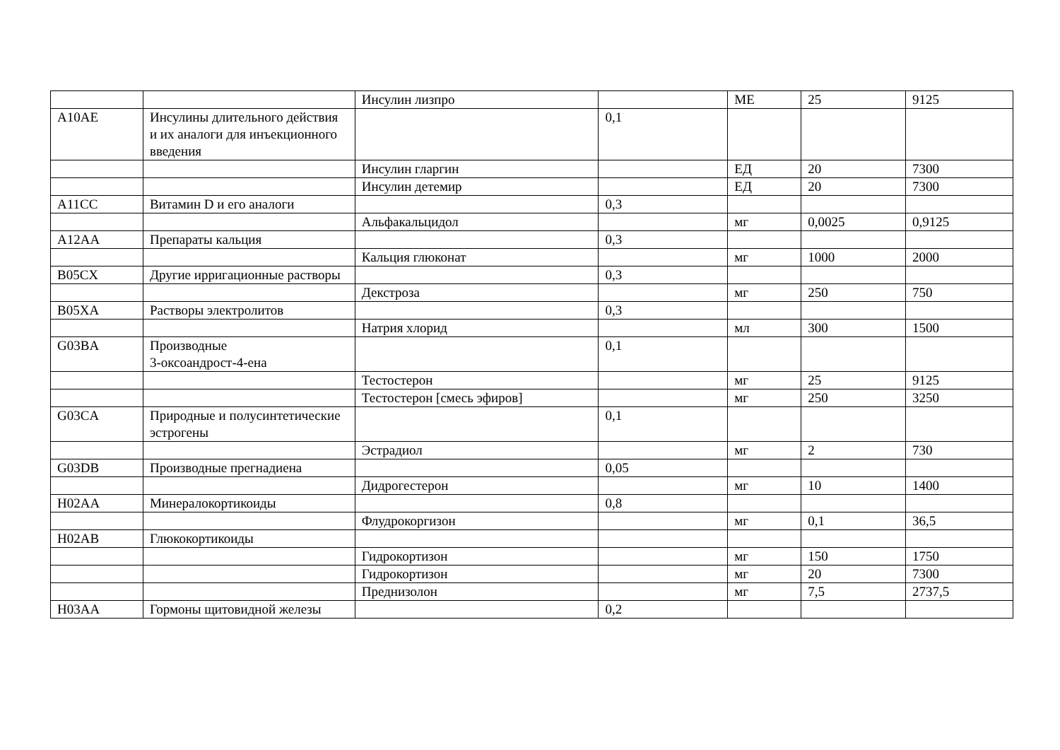| | | Инсулин лизпро | | МЕ | 25 | 9125 |
| A10AE | Инсулины длительного действия и их аналоги для инъекционного введения | | 0,1 | | | |
| | | Инсулин гларгин | | ЕД | 20 | 7300 |
| | | Инсулин детемир | | ЕД | 20 | 7300 |
| A11CC | Витамин D и его аналоги | | 0,3 | | | |
| | | Альфакальцидол | | мг | 0,0025 | 0,9125 |
| A12AA | Препараты кальция | | 0,3 | | | |
| | | Кальция глюконат | | мг | 1000 | 2000 |
| B05CX | Другие ирригационные растворы | | 0,3 | | | |
| | | Декстроза | | мг | 250 | 750 |
| B05XA | Растворы электролитов | | 0,3 | | | |
| | | Натрия хлорид | | мл | 300 | 1500 |
| G03BA | Производные 3-оксоандрост-4-ена | | 0,1 | | | |
| | | Тестостерон | | мг | 25 | 9125 |
| | | Тестостерон [смесь эфиров] | | мг | 250 | 3250 |
| G03CA | Природные и полусинтетические эстрогены | | 0,1 | | | |
| | | Эстрадиол | | мг | 2 | 730 |
| G03DB | Производные прегнадиена | | 0,05 | | | |
| | | Дидрогестерон | | мг | 10 | 1400 |
| H02AA | Минералокортикоиды | | 0,8 | | | |
| | | Флудрокоргизон | | мг | 0,1 | 36,5 |
| H02AB | Глюкокортикоиды | | | | | |
| | | Гидрокортизон | | мг | 150 | 1750 |
| | | Гидрокортизон | | мг | 20 | 7300 |
| | | Преднизолон | | мг | 7,5 | 2737,5 |
| H03AA | Гормоны щитовидной железы | | 0,2 | | | |